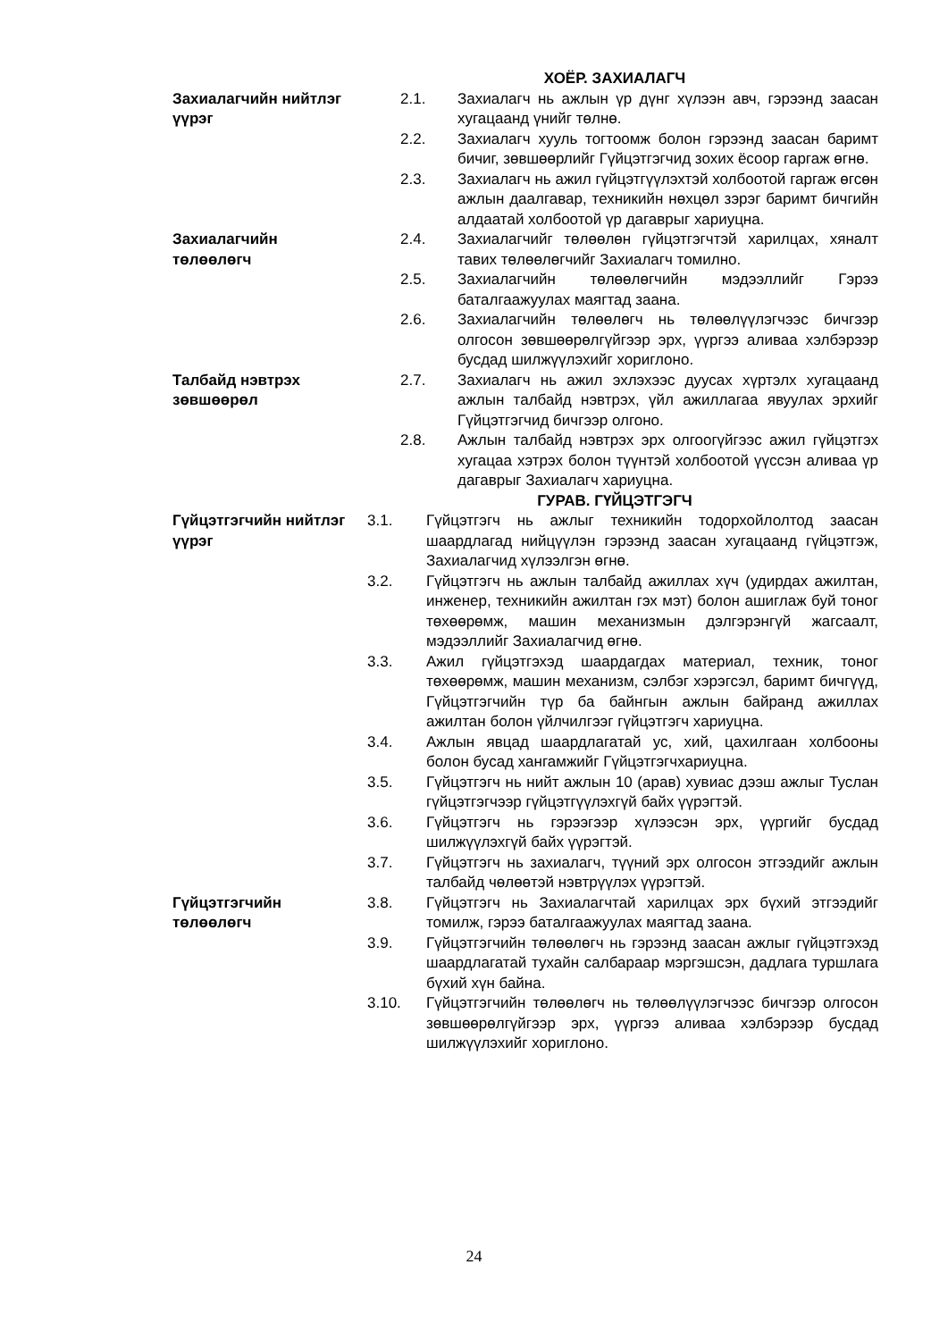ХОЁР. ЗАХИАЛАГЧ
Захиалагчийн нийтлэг үүрэг
2.1. Захиалагч нь ажлын үр дүнг хүлээн авч, гэрээнд заасан хугацаанд үнийг төлнө.
2.2. Захиалагч хууль тогтоомж болон гэрээнд заасан баримт бичиг, зөвшөөрлийг Гүйцэтгэгчид зохих ёсоор гаргаж өгнө.
2.3. Захиалагч нь ажил гүйцэтгүүлэхтэй холбоотой гаргаж өгсөн ажлын даалгавар, техникийн нөхцөл зэрэг баримт бичгийн алдаатай холбоотой үр дагаврыг хариуцна.
Захиалагчийн төлөөлөгч
2.4. Захиалагчийг төлөөлөн гүйцэтгэгчтэй харилцах, хяналт тавих төлөөлөгчийг Захиалагч томилно.
2.5. Захиалагчийн төлөөлөгчийн мэдээллийг Гэрээ баталгаажуулах маягтад заана.
2.6. Захиалагчийн төлөөлөгч нь төлөөлүүлэгчээс бичгээр олгосон зөвшөөрөлгүйгээр эрх, үүргээ аливаа хэлбэрээр бусдад шилжүүлэхийг хориглоно.
Талбайд нэвтрэх зөвшөөрөл
2.7. Захиалагч нь ажил эхлэхээс дуусах хүртэлх хугацаанд ажлын талбайд нэвтрэх, үйл ажиллагаа явуулах эрхийг Гүйцэтгэгчид бичгээр олгоно.
2.8. Ажлын талбайд нэвтрэх эрх олгоогүйгээс ажил гүйцэтгэх хугацаа хэтрэх болон түүнтэй холбоотой үүссэн аливаа үр дагаврыг Захиалагч хариуцна.
ГУРАВ. ГҮЙЦЭТГЭГЧ
Гүйцэтгэгчийн нийтлэг үүрэг
3.1. Гүйцэтгэгч нь ажлыг техникийн тодорхойлолтод заасан шаардлагад нийцүүлэн гэрээнд заасан хугацаанд гүйцэтгэж, Захиалагчид хүлээлгэн өгнө.
3.2. Гүйцэтгэгч нь ажлын талбайд ажиллах хүч (удирдах ажилтан, инженер, техникийн ажилтан гэх мэт) болон ашиглаж буй тоног төхөөрөмж, машин механизмын дэлгэрэнгүй жагсаалт, мэдээллийг Захиалагчид өгнө.
3.3. Ажил гүйцэтгэхэд шаардагдах материал, техник, тоног төхөөрөмж, машин механизм, сэлбэг хэрэгсэл, баримт бичгүүд, Гүйцэтгэгчийн түр ба байнгын ажлын байранд ажиллах ажилтан болон үйлчилгээг гүйцэтгэгч хариуцна.
3.4. Ажлын явцад шаардлагатай ус, хий, цахилгаан холбооны болон бусад хангамжийг Гүйцэтгэгчхариуцна.
3.5. Гүйцэтгэгч нь нийт ажлын 10 (арав) хувиас дээш ажлыг Туслан гүйцэтгэгчээр гүйцэтгүүлэхгүй байх үүрэгтэй.
3.6. Гүйцэтгэгч нь гэрээгээр хүлээсэн эрх, үүргийг бусдад шилжүүлэхгүй байх үүрэгтэй.
3.7. Гүйцэтгэгч нь захиалагч, түүний эрх олгосон этгээдийг ажлын талбайд чөлөөтэй нэвтрүүлэх үүрэгтэй.
Гүйцэтгэгчийн төлөөлөгч
3.8. Гүйцэтгэгч нь Захиалагчтай харилцах эрх бүхий этгээдийг томилж, гэрээ баталгаажуулах маягтад заана.
3.9. Гүйцэтгэгчийн төлөөлөгч нь гэрээнд заасан ажлыг гүйцэтгэхэд шаардлагатай тухайн салбараар мэргэшсэн, дадлага туршлага бүхий хүн байна.
3.10. Гүйцэтгэгчийн төлөөлөгч нь төлөөлүүлэгчээс бичгээр олгосон зөвшөөрөлгүйгээр эрх, үүргээ аливаа хэлбэрээр бусдад шилжүүлэхийг хориглоно.
24